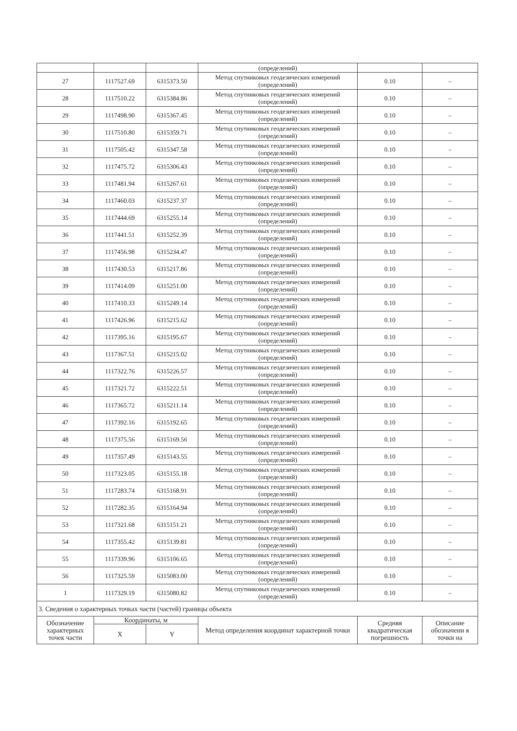| | | | (определений) | | |
| 27 | 1117527.69 | 6315373.50 | Метод спутниковых геодезических измерений (определений) | 0.10 | – |
| 28 | 1117510.22 | 6315384.86 | Метод спутниковых геодезических измерений (определений) | 0.10 | – |
| 29 | 1117498.90 | 6315367.45 | Метод спутниковых геодезических измерений (определений) | 0.10 | – |
| 30 | 1117510.80 | 6315359.71 | Метод спутниковых геодезических измерений (определений) | 0.10 | – |
| 31 | 1117505.42 | 6315347.58 | Метод спутниковых геодезических измерений (определений) | 0.10 | – |
| 32 | 1117475.72 | 6315306.43 | Метод спутниковых геодезических измерений (определений) | 0.10 | – |
| 33 | 1117481.94 | 6315267.61 | Метод спутниковых геодезических измерений (определений) | 0.10 | – |
| 34 | 1117460.03 | 6315237.37 | Метод спутниковых геодезических измерений (определений) | 0.10 | – |
| 35 | 1117444.69 | 6315255.14 | Метод спутниковых геодезических измерений (определений) | 0.10 | – |
| 36 | 1117441.51 | 6315252.39 | Метод спутниковых геодезических измерений (определений) | 0.10 | – |
| 37 | 1117456.98 | 6315234.47 | Метод спутниковых геодезических измерений (определений) | 0.10 | – |
| 38 | 1117430.53 | 6315217.86 | Метод спутниковых геодезических измерений (определений) | 0.10 | – |
| 39 | 1117414.09 | 6315251.00 | Метод спутниковых геодезических измерений (определений) | 0.10 | – |
| 40 | 1117410.33 | 6315249.14 | Метод спутниковых геодезических измерений (определений) | 0.10 | – |
| 41 | 1117426.96 | 6315215.62 | Метод спутниковых геодезических измерений (определений) | 0.10 | – |
| 42 | 1117395.16 | 6315195.67 | Метод спутниковых геодезических измерений (определений) | 0.10 | – |
| 43 | 1117367.51 | 6315215.02 | Метод спутниковых геодезических измерений (определений) | 0.10 | – |
| 44 | 1117322.76 | 6315226.57 | Метод спутниковых геодезических измерений (определений) | 0.10 | – |
| 45 | 1117321.72 | 6315222.51 | Метод спутниковых геодезических измерений (определений) | 0.10 | – |
| 46 | 1117365.72 | 6315211.14 | Метод спутниковых геодезических измерений (определений) | 0.10 | – |
| 47 | 1117392.16 | 6315192.65 | Метод спутниковых геодезических измерений (определений) | 0.10 | – |
| 48 | 1117375.56 | 6315169.56 | Метод спутниковых геодезических измерений (определений) | 0.10 | – |
| 49 | 1117357.49 | 6315143.55 | Метод спутниковых геодезических измерений (определений) | 0.10 | – |
| 50 | 1117323.05 | 6315155.18 | Метод спутниковых геодезических измерений (определений) | 0.10 | – |
| 51 | 1117283.74 | 6315168.91 | Метод спутниковых геодезических измерений (определений) | 0.10 | – |
| 52 | 1117282.35 | 6315164.94 | Метод спутниковых геодезических измерений (определений) | 0.10 | – |
| 53 | 1117321.68 | 6315151.21 | Метод спутниковых геодезических измерений (определений) | 0.10 | – |
| 54 | 1117355.42 | 6315139.81 | Метод спутниковых геодезических измерений (определений) | 0.10 | – |
| 55 | 1117339.96 | 6315106.65 | Метод спутниковых геодезических измерений (определений) | 0.10 | – |
| 56 | 1117325.59 | 6315083.00 | Метод спутниковых геодезических измерений (определений) | 0.10 | – |
| 1 | 1117329.19 | 6315080.82 | Метод спутниковых геодезических измерений (определений) | 0.10 | – |
| 3. Сведения о характерных точках части (частей) границы объекта | | | | | |
| Обозначение характерных точек части | Координаты, м | | Метод определения координат характерной точки | Средняя квадратическая погрешность | Описание обозначени я точки на |
| | X | Y | | | |